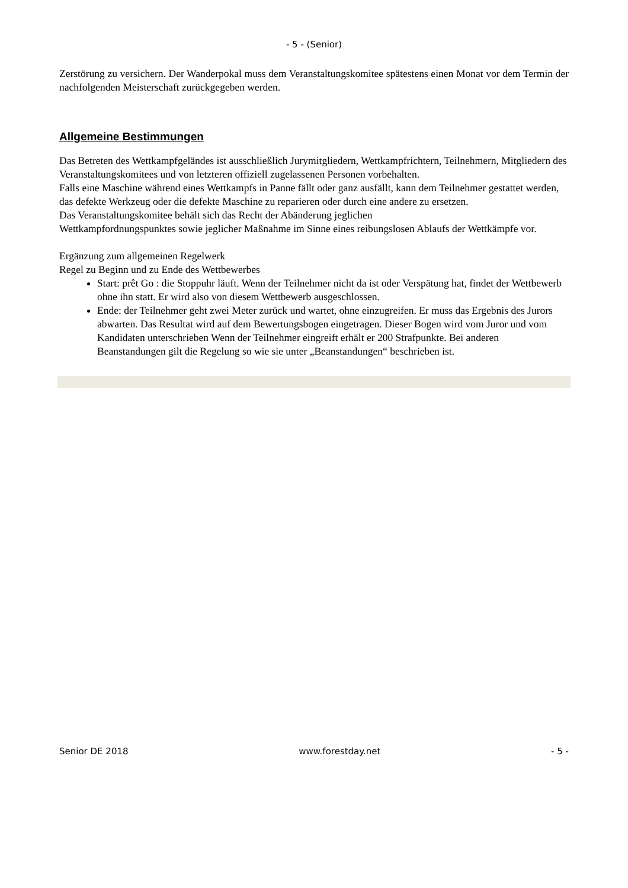- 5 - (Senior)
Zerstörung zu versichern. Der Wanderpokal muss dem Veranstaltungskomitee spätestens einen Monat vor dem Termin der nachfolgenden Meisterschaft zurückgegeben werden.
Allgemeine Bestimmungen
Das Betreten des Wettkampfgeländes ist ausschließlich Jurymitgliedern, Wettkampfrichtern, Teilnehmern, Mitgliedern des Veranstaltungskomitees und von letzteren offiziell zugelassenen Personen vorbehalten.
Falls eine Maschine während eines Wettkampfs in Panne fällt oder ganz ausfällt, kann dem Teilnehmer gestattet werden, das defekte Werkzeug oder die defekte Maschine zu reparieren oder durch eine andere zu ersetzen.
Das Veranstaltungskomitee behält sich das Recht der Abänderung jeglichen
Wettkampfordnungspunktes sowie jeglicher Maßnahme im Sinne eines reibungslosen Ablaufs der Wettkämpfe vor.
Ergänzung zum allgemeinen Regelwerk
Regel zu Beginn und zu Ende des Wettbewerbes
Start: prêt Go : die Stoppuhr läuft. Wenn der Teilnehmer nicht da ist oder Verspätung hat, findet der Wettbewerb ohne ihn statt. Er wird also von diesem Wettbewerb ausgeschlossen.
Ende: der Teilnehmer geht zwei Meter zurück und wartet, ohne einzugreifen. Er muss das Ergebnis des Jurors abwarten. Das Resultat wird auf dem Bewertungsbogen eingetragen. Dieser Bogen wird vom Juror und vom Kandidaten unterschrieben Wenn der Teilnehmer eingreift erhält er 200 Strafpunkte. Bei anderen Beanstandungen gilt die Regelung so wie sie unter „Beanstandungen“ beschrieben ist.
Senior DE 2018 www.forestday.net - 5 -